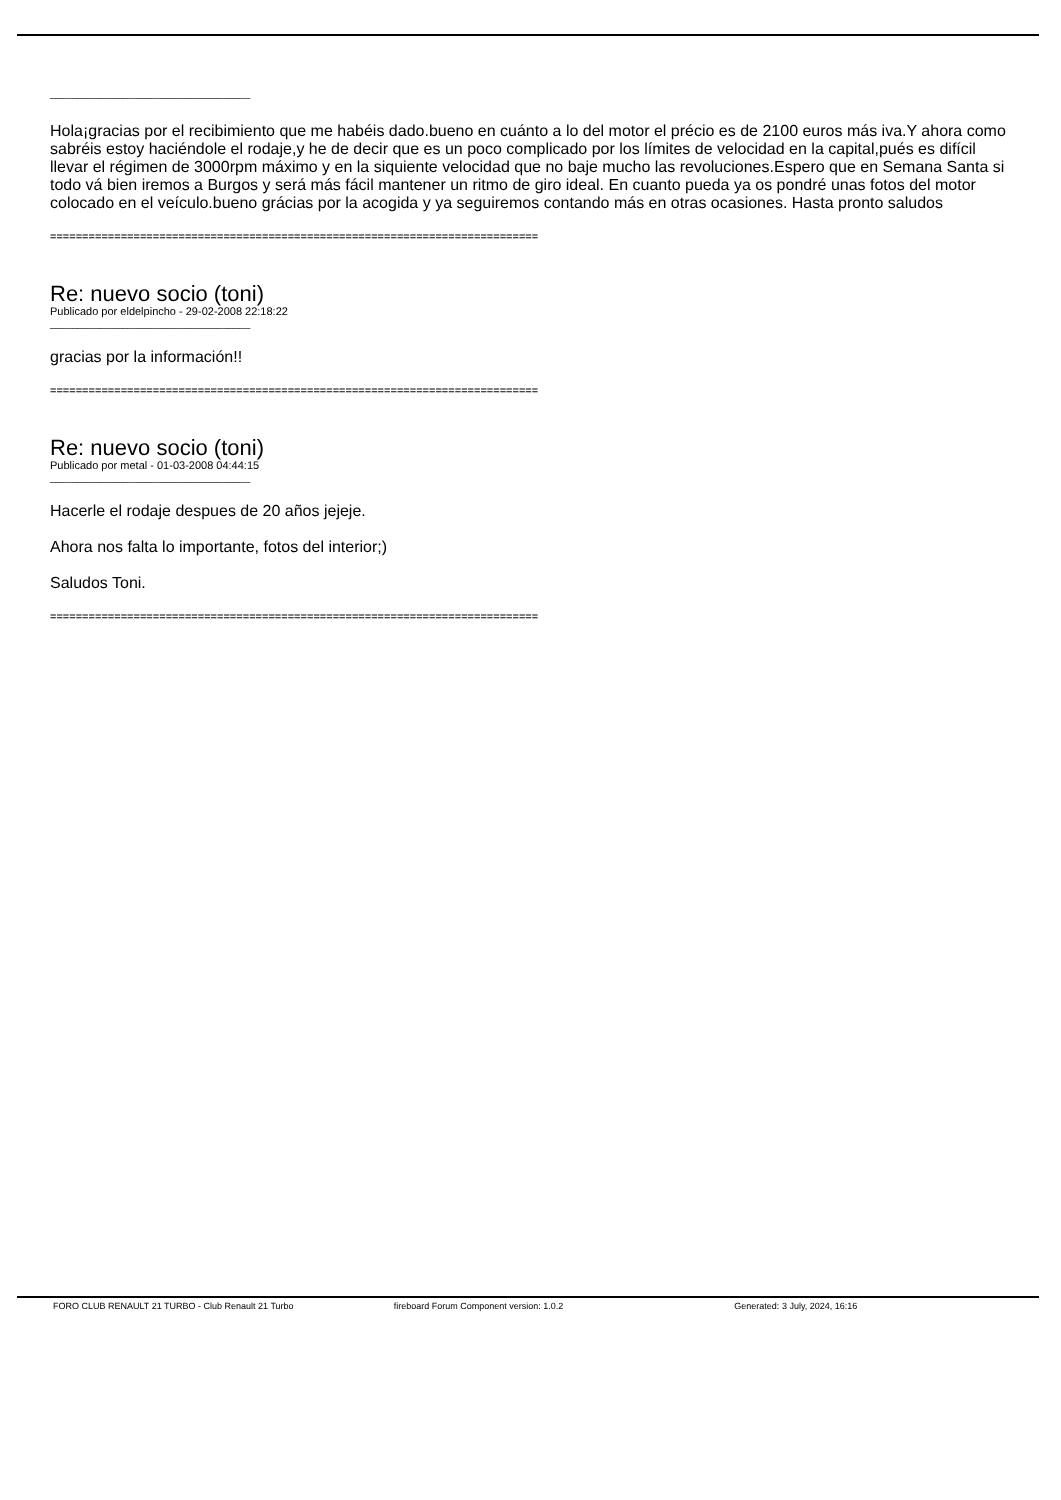____________________________________
Hola¡gracias por el recibimiento que me habéis dado.bueno en cuánto a lo del motor el précio es de 2100 euros más iva.Y ahora como sabréis estoy haciéndole el rodaje,y he de decir que es un poco complicado por los límites de velocidad en la capital,pués es difícil llevar el régimen de 3000rpm máximo y en la siquiente velocidad que no baje mucho las revoluciones.Espero que en Semana Santa si todo vá bien iremos a Burgos y será más fácil mantener un ritmo de giro ideal. En cuanto pueda ya os pondré unas fotos del motor colocado en el veículo.bueno grácias por la acogida y ya seguiremos contando más en otras ocasiones. Hasta pronto saludos
============================================================================
Re: nuevo socio (toni)
Publicado por eldelpincho - 29-02-2008 22:18:22
____________________________________
gracias por la información!!
============================================================================
Re: nuevo socio (toni)
Publicado por metal - 01-03-2008 04:44:15
____________________________________
Hacerle el rodaje despues de 20 años jejeje.
Ahora nos falta lo importante, fotos del interior;)
Saludos Toni.
============================================================================
FORO CLUB RENAULT 21 TURBO - Club Renault 21 Turbo fireboard Forum Component version: 1.0.2 Generated: 3 July, 2024, 16:16